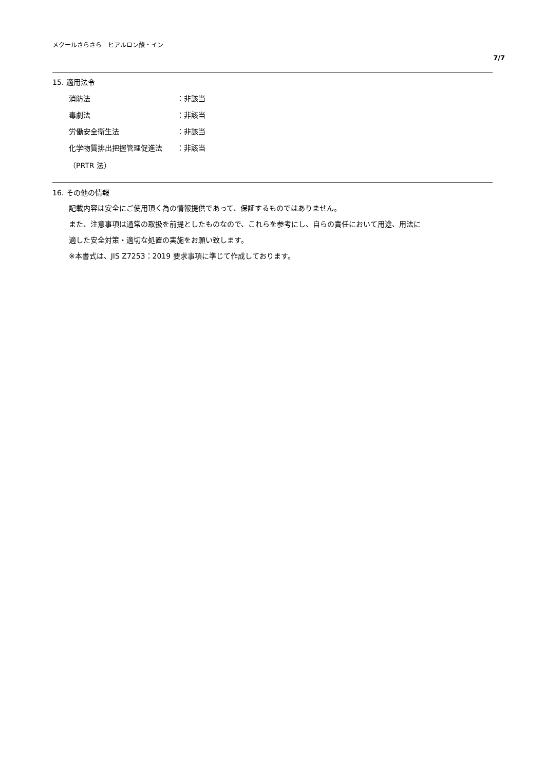メクールさらさら　ヒアルロン酸・イン
7/7
15. 適用法令
消防法 ：非該当
毒劇法 ：非該当
労働安全衛生法 ：非該当
化学物質排出把握管理促進法 ：非該当
（PRTR 法）
16. その他の情報
記載内容は安全にご使用頂く為の情報提供であって、保証するものではありません。
また、注意事項は通常の取扱を前提としたものなので、これらを参考にし、自らの責任において用途、用法に
適した安全対策・適切な処置の実施をお願い致します。
※本書式は、JIS Z7253：2019 要求事項に準じて作成しております。